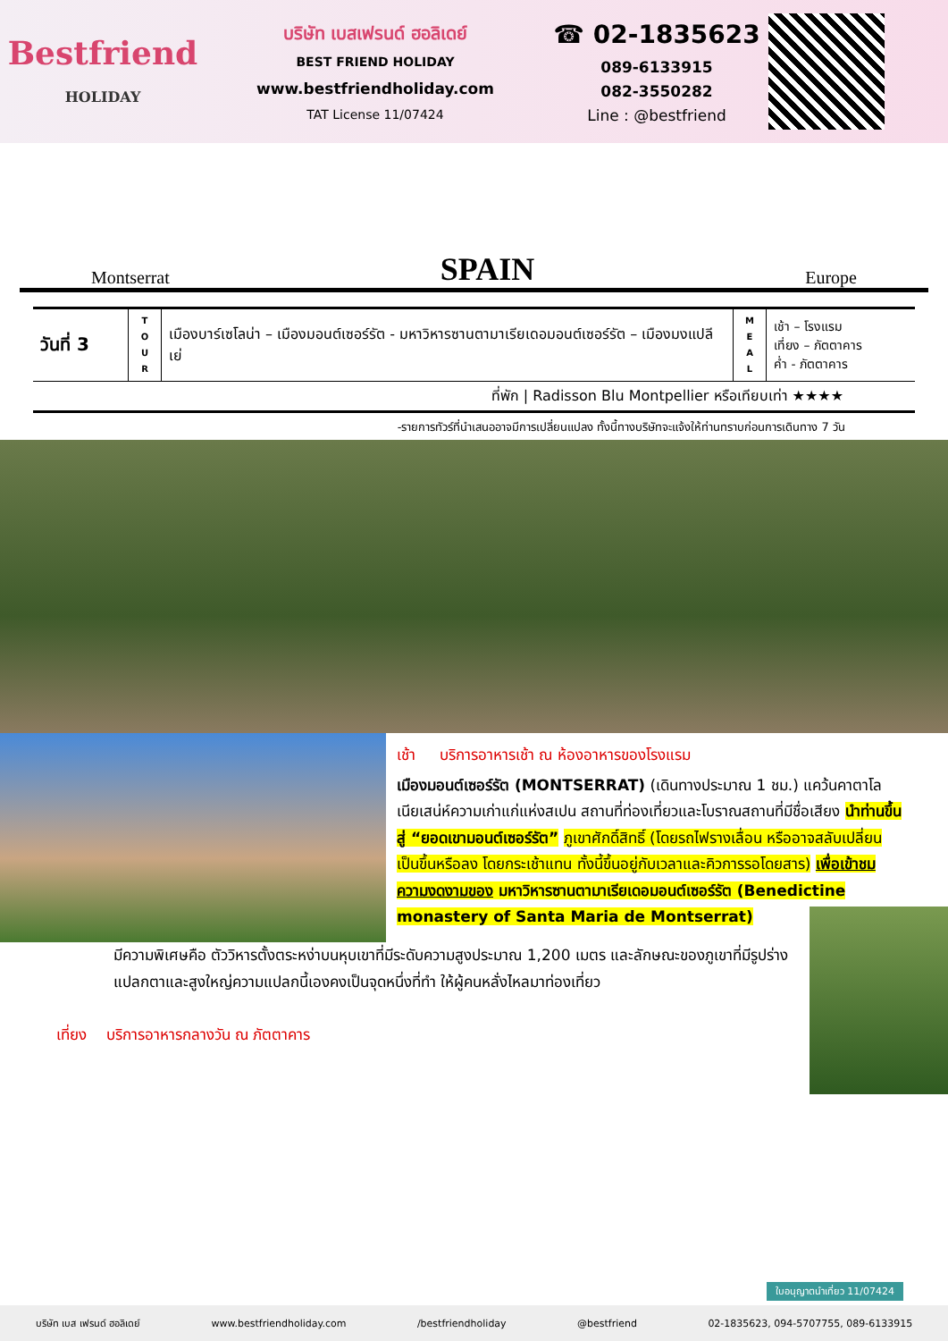Bestfriend
HOLIDAY
บริษัท เบสเฟรนด์ ฮอลิเดย์
BEST FRIEND HOLIDAY
www.bestfriendholiday.com
TAT License 11/07424
☎ 02-1835623
089-6133915
082-3550282
Line : @bestfriend
Montserrat SPAIN Europe
| วันที่ 3 | T O U R | เมืองบาร์เซโลน่า – เมืองมอนต์เซอร์รัต - มหาวิหารซานตามาเรียเดอมอนต์เซอร์รัต – เมืองมงแปลีเย่ | M E A L | เช้า – โรงแรม เที่ยง – ภัตตาคาร ค่ำ - ภัตตาคาร |
| ที่พัก / Radisson Blu Montpellier หรือเทียบเท่า ★★★★ | | | | |
-รายการทัวร์ที่นำเสนออาจมีการเปลี่ยนแปลง ทั้งนี้ทางบริษัทจะแจ้งให้ท่านทราบก่อนการเดินทาง 7 วัน
เช้า บริการอาหารเช้า ณ ห้องอาหารของโรงแรม
เมืองมอนต์เซอร์รัต (MONTSERRAT) (เดินทางประมาณ 1 ชม.) แคว้นคาตาโลเนียเสน่ห์ความเก่าแก่แห่งสเปน สถานที่ท่องเที่ยวและโบราณสถานที่มีชื่อเสียง นำท่านขึ้นสู่ “ยอดเขามอนต์เซอร์รัต” ภูเขาศักดิ์สิทธิ์ (โดยรถไฟรางเลื่อน หรืออาจสลับเปลี่ยนเป็นขึ้นหรือลง โดยกระเช้าแทน ทั้งนี้ขึ้นอยู่กับเวลาและคิวการรอโดยสาร) เพื่อเข้าชมความงดงามของ มหาวิหารซานตามาเรียเดอมอนต์เซอร์รัต (Benedictine monastery of Santa Maria de Montserrat)
มีความพิเศษคือ ตัววิหารตั้งตระหง่าบนหุบเขาที่มีระดับความสูงประมาณ 1,200 เมตร และลักษณะของภูเขาที่มีรูปร่างแปลกตาและสูงใหญ่ความแปลกนี้เองคงเป็นจุดหนึ่งที่ทำ ให้ผู้คนหลั่งไหลมาท่องเที่ยว
เที่ยง บริการอาหารกลางวัน ณ ภัตตาคาร
บริษัท เบส เฟรนด์ ฮอลิเดย์ www.bestfriendholiday.com /bestfriendholiday @bestfriend 02-1835623, 094-5707755, 089-6133915
ใบอนุญาตนำเที่ยว 11/07424